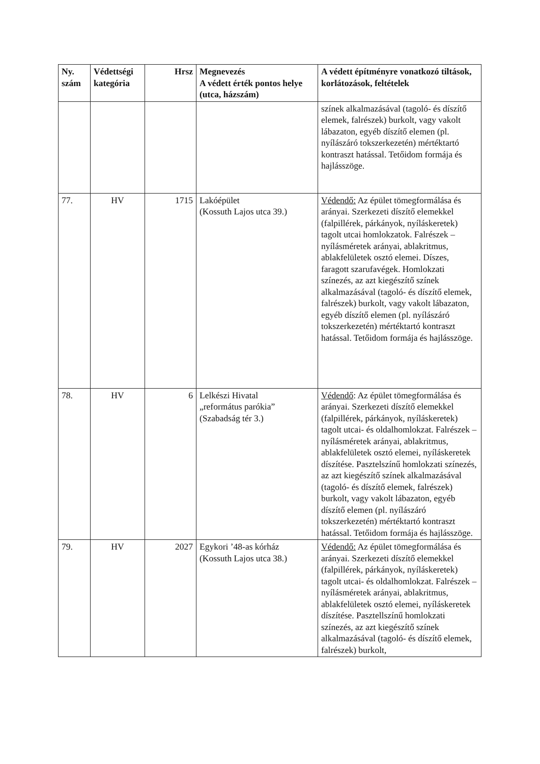| Ny. szám | Védettségi kategória | Hrsz | Megnevezés A védett érték pontos helye (utca, házszám) | A védett építményre vonatkozó tiltások, korlátozások, feltételek |
| --- | --- | --- | --- | --- |
| | | | | színek alkalmazásával (tagoló- és díszítő elemek, falrészek) burkolt, vagy vakolt lábazaton, egyéb díszítő elemen (pl. nyílászáró tokszerkezetén) mértéktartó kontraszt hatással. Tetőidom formája és hajlásszöge. |
| 77. | HV | 1715 | Lakóépület (Kossuth Lajos utca 39.) | Védendő: Az épület tömegformálása és arányai. Szerkezeti díszítő elemekkel (falpillérek, párkányok, nyíláskeretek) tagolt utcai homlokzatok. Falrészek – nyílásméretek arányai, ablakritmus, ablakfelületek osztó elemei. Díszes, faragott szarufavégek. Homlokzati színezés, az azt kiegészítő színek alkalmazásával (tagoló- és díszítő elemek, falrészek) burkolt, vagy vakolt lábazaton, egyéb díszítő elemen (pl. nyílászáró tokszerkezetén) mértéktartó kontraszt hatással. Tetőidom formája és hajlásszöge. |
| 78. | HV | 6 | Lelkészi Hivatal „református parókia” (Szabadság tér 3.) | Védendő : Az épület tömegformálása és arányai. Szerkezeti díszítő elemekkel (falpillérek, párkányok, nyíláskeretek) tagolt utcai- és oldalhomlokzat. Falrészek – nyílásméretek arányai, ablakritmus, ablakfelületek osztó elemei, nyíláskeretek díszítése. Pasztelszínű homlokzati színezés, az azt kiegészítő színek alkalmazásával (tagoló- és díszítő elemek, falrészek) burkolt, vagy vakolt lábazaton, egyéb díszítő elemen (pl. nyílászáró tokszerkezetén) mértéktartó kontraszt hatással. Tetőidom formája és hajlásszöge. |
| 79. | HV | 2027 | Egykori ’48-as kórház (Kossuth Lajos utca 38.) | Védendő: Az épület tömegformálása és arányai. Szerkezeti díszítő elemekkel (falpillérek, párkányok, nyíláskeretek) tagolt utcai- és oldalhomlokzat. Falrészek – nyílásméretek arányai, ablakritmus, ablakfelületek osztó elemei, nyíláskeretek díszítése. Pasztellszínű homlokzati színezés, az azt kiegészítő színek alkalmazásával (tagoló- és díszítő elemek, falrészek) burkolt, |